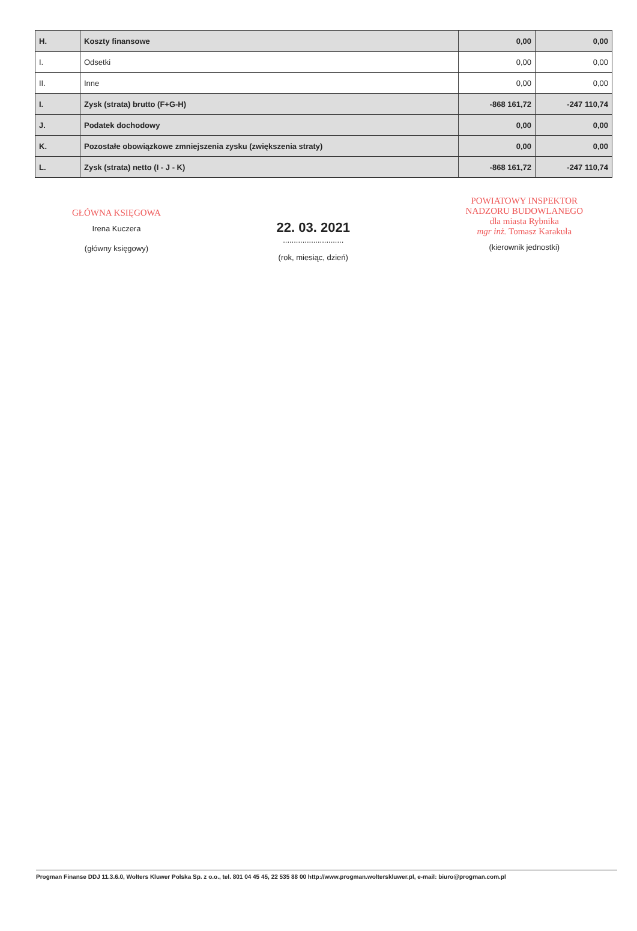| H. | Koszty finansowe | 0,00 | 0,00 |
| I. | Odsetki | 0,00 | 0,00 |
| II. | Inne | 0,00 | 0,00 |
| I. | Zysk (strata) brutto (F+G-H) | -868 161,72 | -247 110,74 |
| J. | Podatek dochodowy | 0,00 | 0,00 |
| K. | Pozostałe obowiązkowe zmniejszenia zysku (zwiększenia straty) | 0,00 | 0,00 |
| L. | Zysk (strata) netto (I - J - K) | -868 161,72 | -247 110,74 |
GŁÓWNA KSIĘGOWA
Irena Kuczera
(główny księgowy)
22. 03. 2021
............................
(rok, miesiąc, dzień)
POWIATOWY INSPEKTOR
NADZORU BUDOWLANEGO
dla miasta Rybnika
mgr inż. Tomasz Karakuła
(kierownik jednostki)
Progman Finanse DDJ 11.3.6.0, Wolters Kluwer Polska Sp. z o.o., tel. 801 04 45 45, 22 535 88 00 http://www.progman.wolterskluwer.pl, e-mail: biuro@progman.com.pl